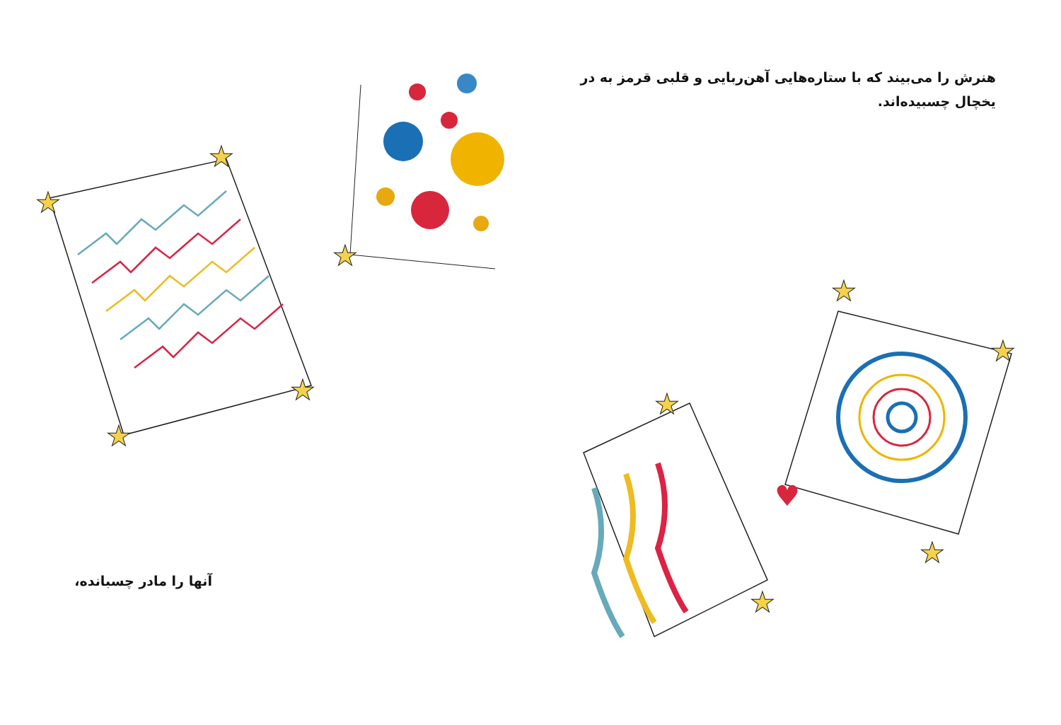★
★
★
★
★
★
★
★
★
★
♥
هنرش را می‌بیند که با ستاره‌هایی آهن‌ربایی و قلبی قرمز به در یخچال چسبیده‌اند.
آنها را مادر چسبانده،